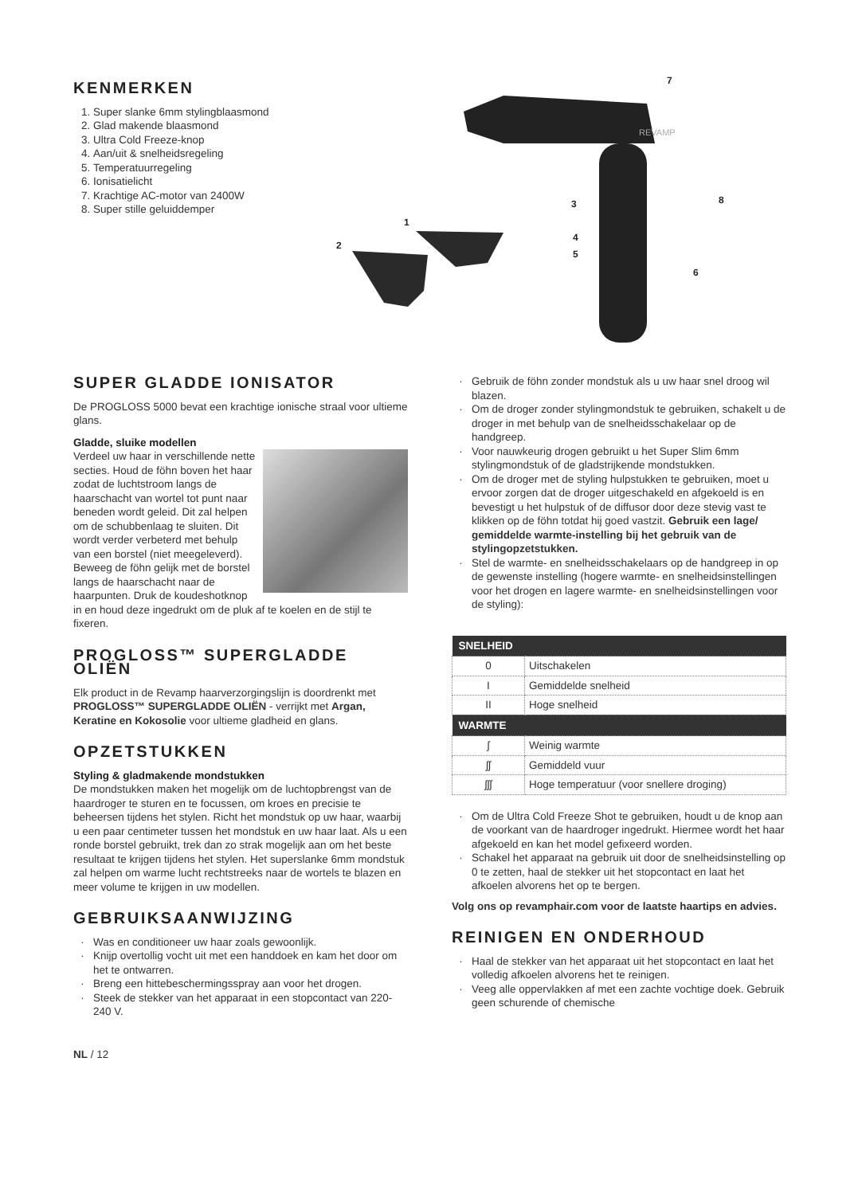KENMERKEN
1. Super slanke 6mm stylingblaasmond
2. Glad makende blaasmond
3. Ultra Cold Freeze-knop
4. Aan/uit & snelheidsregeling
5. Temperatuurregeling
6. Ionisatielicht
7. Krachtige AC-motor van 2400W
8. Super stille geluiddemper
REVAMP
7
8
3
1
2
4
5
6
SUPER GLADDE IONISATOR
De PROGLOSS 5000 bevat een krachtige ionische straal voor ultieme glans.
Gladde, sluike modellen
Verdeel uw haar in verschillende nette secties. Houd de föhn boven het haar zodat de luchtstroom langs de haarschacht van wortel tot punt naar beneden wordt geleid. Dit zal helpen om de schubbenlaag te sluiten. Dit wordt verder verbeterd met behulp van een borstel (niet meegeleverd). Beweeg de föhn gelijk met de borstel langs de haarschacht naar de haarpunten. Druk de koudeshotknop in en houd deze ingedrukt om de pluk af te koelen en de stijl te fixeren.
PROGLOSS™ SUPERGLADDE OLIËN
Elk product in de Revamp haarverzorgingslijn is doordrenkt met PROGLOSS™ SUPERGLADDE OLIËN - verrijkt met Argan, Keratine en Kokosolie voor ultieme gladheid en glans.
OPZETSTUKKEN
Styling & gladmakende mondstukken
De mondstukken maken het mogelijk om de luchtopbrengst van de haardroger te sturen en te focussen, om kroes en precisie te beheersen tijdens het stylen. Richt het mondstuk op uw haar, waarbij u een paar centimeter tussen het mondstuk en uw haar laat. Als u een ronde borstel gebruikt, trek dan zo strak mogelijk aan om het beste resultaat te krijgen tijdens het stylen. Het superslanke 6mm mondstuk zal helpen om warme lucht rechtstreeks naar de wortels te blazen en meer volume te krijgen in uw modellen.
GEBRUIKSAANWIJZING
Was en conditioneer uw haar zoals gewoonlijk.
Knijp overtollig vocht uit met een handdoek en kam het door om het te ontwarren.
Breng een hittebeschermingsspray aan voor het drogen.
Steek de stekker van het apparaat in een stopcontact van 220-240 V.
NL / 12
Gebruik de föhn zonder mondstuk als u uw haar snel droog wil blazen.
Om de droger zonder stylingmondstuk te gebruiken, schakelt u de droger in met behulp van de snelheidsschakelaar op de handgreep.
Voor nauwkeurig drogen gebruikt u het Super Slim 6mm stylingmondstuk of de gladstrijkende mondstukken.
Om de droger met de styling hulpstukken te gebruiken, moet u ervoor zorgen dat de droger uitgeschakeld en afgekoeld is en bevestigt u het hulpstuk of de diffusor door deze stevig vast te klikken op de föhn totdat hij goed vastzit. Gebruik een lage/ gemiddelde warmte-instelling bij het gebruik van de stylingopzetstukken.
Stel de warmte- en snelheidsschakelaars op de handgreep in op de gewenste instelling (hogere warmte- en snelheidsinstellingen voor het drogen en lagere warmte- en snelheidsinstellingen voor de styling):
| SNELHEID | |
| --- | --- |
| 0 | Uitschakelen |
| I | Gemiddelde snelheid |
| II | Hoge snelheid |
| WARMTE | |
| ʃ | Weinig warmte |
| ʃʃ | Gemiddeld vuur |
| ʃʃʃ | Hoge temperatuur (voor snellere droging) |
Om de Ultra Cold Freeze Shot te gebruiken, houdt u de knop aan de voorkant van de haardroger ingedrukt. Hiermee wordt het haar afgekoeld en kan het model gefixeerd worden.
Schakel het apparaat na gebruik uit door de snelheidsinstelling op 0 te zetten, haal de stekker uit het stopcontact en laat het afkoelen alvorens het op te bergen.
Volg ons op revamphair.com voor de laatste haartips en advies.
REINIGEN EN ONDERHOUD
Haal de stekker van het apparaat uit het stopcontact en laat het volledig afkoelen alvorens het te reinigen.
Veeg alle oppervlakken af met een zachte vochtige doek. Gebruik geen schurende of chemische